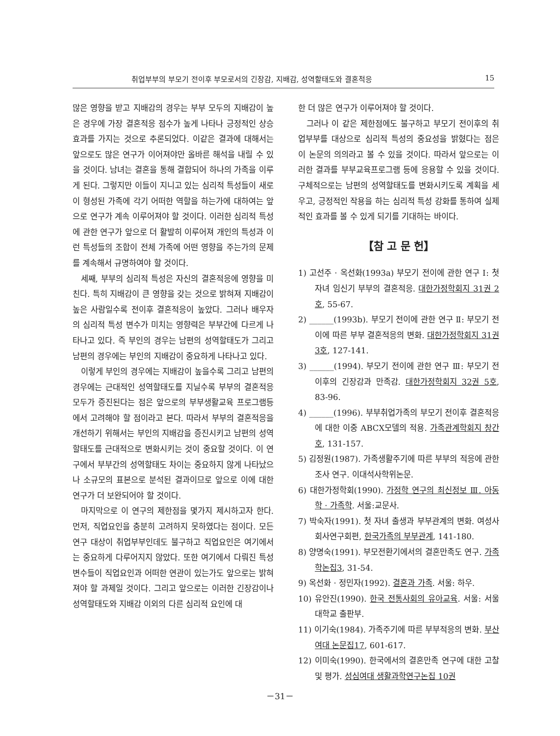취업부부의 부모기 전이후 부모로서의 긴장감, 지배감, 성역할태도와 결혼적응 15
많은 영향을 받고 지배감의 경우는 부부 모두의 지배감이 높은 경우에 가장 결혼적응 점수가 높게 나타나 긍정적인 상승효과를 가지는 것으로 추론되었다. 이같은 결과에 대해서는 앞으로도 많은 연구가 이어져야만 올바른 해석을 내릴 수 있을 것이다. 남녀는 결혼을 통해 결합되어 하나의 가족을 이루게 된다. 그렇지만 이들이 지니고 있는 심리적 특성들이 새로이 형성된 가족에 각기 어떠한 역할을 하는가에 대하여는 앞으로 연구가 계속 이루어져야 할 것이다. 이러한 심리적 특성에 관한 연구가 앞으로 더 활발히 이루어져 개인의 특성과 이런 특성들의 조합이 전체 가족에 어떤 영향을 주는가의 문제를 계속해서 규명하여야 할 것이다.
세째, 부부의 심리적 특성은 자신의 결혼적응에 영향을 미친다. 특히 지배감이 큰 영향을 갖는 것으로 밝혀져 지배감이 높은 사람일수록 전이후 결혼적응이 높았다. 그러나 배우자의 심리적 특성 변수가 미치는 영향력은 부부간에 다르게 나타나고 있다. 즉 부인의 경우는 남편의 성역할태도가 그리고 남편의 경우에는 부인의 지배감이 중요하게 나타나고 있다.
이렇게 부인의 경우에는 지배감이 높을수록 그리고 남편의 경우에는 근대적인 성역할태도를 지닐수록 부부의 결혼적응 모두가 증진된다는 점은 앞으로의 부부생활교육 프로그램등에서 고려해야 할 점이라고 본다. 따라서 부부의 결혼적응을 개선하기 위해서는 부인의 지배감을 증진시키고 남편의 성역할태도를 근대적으로 변화시키는 것이 중요할 것이다. 이 연구에서 부부간의 성역할태도 차이는 중요하지 않게 나타났으나 소규모의 표본으로 분석된 결과이므로 앞으로 이에 대한 연구가 더 보완되어야 할 것이다.
마지막으로 이 연구의 제한점을 몇가지 제시하고자 한다. 먼저, 직업요인을 충분히 고려하지 못하였다는 점이다. 모든 연구 대상이 취업부부인데도 불구하고 직업요인은 여기에서는 중요하게 다루어지지 않았다. 또한 여기에서 다뤄진 특성변수들이 직업요인과 어떠한 연관이 있는가도 앞으로는 밝혀져야 할 과제일 것이다. 그리고 앞으로는 이러한 긴장감이나 성역할태도와 지배감 이외의 다른 심리적 요인에 대
한 더 많은 연구가 이루어져야 할 것이다.
그러나 이 같은 제한점에도 불구하고 부모기 전이후의 취업부부를 대상으로 심리적 특성의 중요성을 밝혔다는 점은 이 논문의 의의라고 볼 수 있을 것이다. 따라서 앞으로는 이러한 결과를 부부교육프로그램 등에 응용할 수 있을 것이다. 구체적으로는 남편의 성역할태도를 변화시키도록 계획을 세우고, 긍정적인 작용을 하는 심리적 특성 강화를 통하여 실제적인 효과를 볼 수 있게 되기를 기대하는 바이다.
【참 고 문 헌】
1) 고선주 · 옥선화(1993a) 부모기 전이에 관한 연구 Ⅰ: 첫자녀 임신기 부부의 결혼적응. 대한가정학회지 31권 2호, 55-67.
2) ______(1993b). 부모기 전이에 관한 연구 Ⅱ: 부모기 전이에 따른 부부 결혼적응의 변화. 대한가정학회지 31권 3호, 127-141.
3) ______(1994). 부모기 전이에 관한 연구 Ⅲ: 부모기 전이후의 긴장감과 만족감. 대한가정학회지 32권 5호, 83-96.
4) ______(1996). 부부취업가족의 부모기 전이후 결혼적응에 대한 이중 ABCX모델의 적용. 가족관계학회지 창간호, 131-157.
5) 김정원(1987). 가족생활주기에 따른 부부의 적응에 관한 조사 연구. 이대석사학위논문.
6) 대한가정학회(1990). 가정학 연구의 최신정보 Ⅲ. 아동학 · 가족학. 서울:교문사.
7) 박숙자(1991). 첫 자녀 출생과 부부관계의 변화. 여성사회사연구회편, 한국가족의 부부관계, 141-180.
8) 양명숙(1991). 부모전환기에서의 결혼만족도 연구. 가족학논집3, 31-54.
9) 옥선화 · 정민자(1992). 결혼과 가족. 서울: 하우.
10) 유안진(1990). 한국 전통사회의 유아교육. 서울: 서울대학교 출판부.
11) 이기숙(1984). 가족주기에 따른 부부적응의 변화. 부산여대 논문집17, 601-617.
12) 이미숙(1990). 한국에서의 결혼만족 연구에 대한 고찰 및 평가. 성심여대 생활과학연구논집 10권
－31－